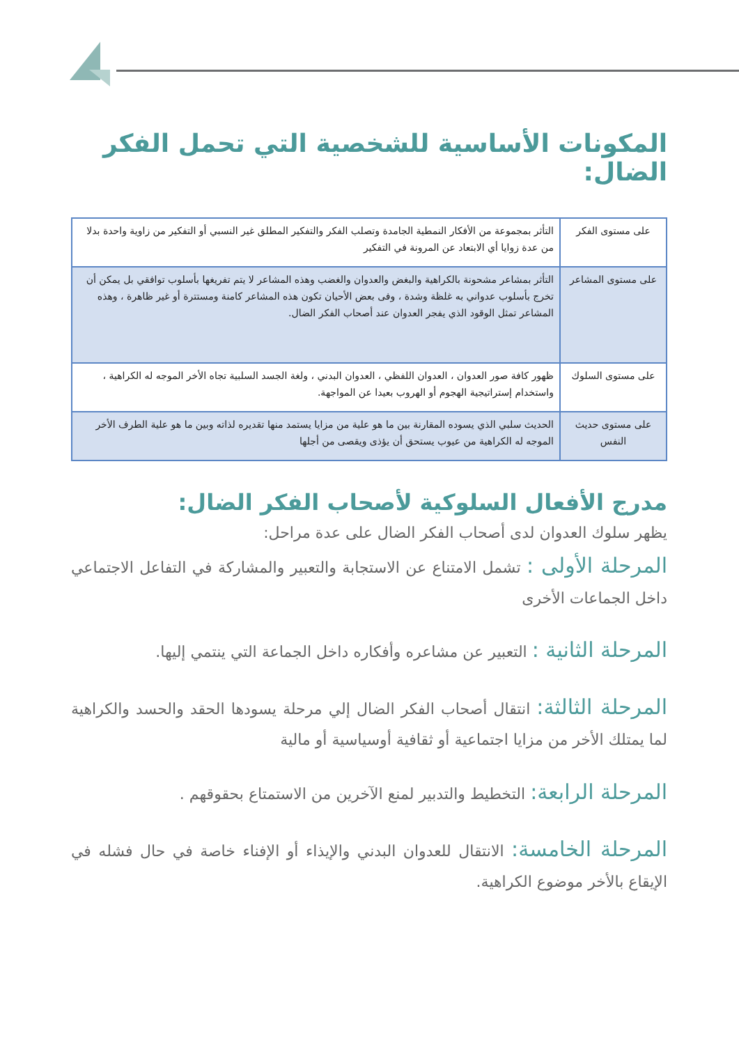المكونات الأساسية للشخصية التي تحمل الفكر الضال:
| على مستوى الفكر | التأثر بمجموعة من الأفكار النمطية الجامدة وتصلب الفكر والتفكير المطلق غير النسبي أو التفكير من زاوية واحدة بدلا من عدة زوايا أي الابتعاد عن المرونة في التفكير |
| على مستوى المشاعر | التأثر بمشاعر مشحونة بالكراهية والبغض والعدوان والغضب وهذه المشاعر لا يتم تفريغها بأسلوب توافقي بل يمكن أن تخرج بأسلوب عدواني به غلظة وشدة ، وفى بعض الأحيان تكون هذه المشاعر كامنة ومستترة أو غير ظاهرة ، وهذه المشاعر تمثل الوقود الذي يفجر العدوان عند أصحاب الفكر الضال. |
| على مستوى السلوك | ظهور كافة صور العدوان ، العدوان اللفظي ، العدوان البدني ، ولغة الجسد السلبية تجاه الأخر الموجه له الكراهية ، واستخدام إستراتيجية الهجوم أو الهروب بعيدا عن المواجهة. |
| على مستوى حديث النفس | الحديث سلبي الذي يسوده المقارنة بين ما هو علية من مزايا يستمد منها تقديره لذاته وبين ما هو علية الطرف الأخر الموجه له الكراهية من عيوب يستحق أن يؤذى ويقصى من أجلها |
مدرج الأفعال السلوكية لأصحاب الفكر الضال:
يظهر سلوك العدوان لدى أصحاب الفكر الضال على عدة مراحل:
المرحلة الأولى : تشمل الامتناع عن الاستجابة والتعبير والمشاركة في التفاعل الاجتماعي داخل الجماعات الأخرى
المرحلة الثانية : التعبير عن مشاعره وأفكاره داخل الجماعة التي ينتمي إليها.
المرحلة الثالثة: انتقال أصحاب الفكر الضال إلي مرحلة يسودها الحقد والحسد والكراهية لما يمتلك الأخر من مزايا اجتماعية أو ثقافية أوسياسية أو مالية
المرحلة الرابعة: التخطيط والتدبير لمنع الآخرين من الاستمتاع بحقوقهم .
المرحلة الخامسة: الانتقال للعدوان البدني والإيذاء أو الإفناء خاصة في حال فشله في الإيقاع بالأخر موضوع الكراهية.